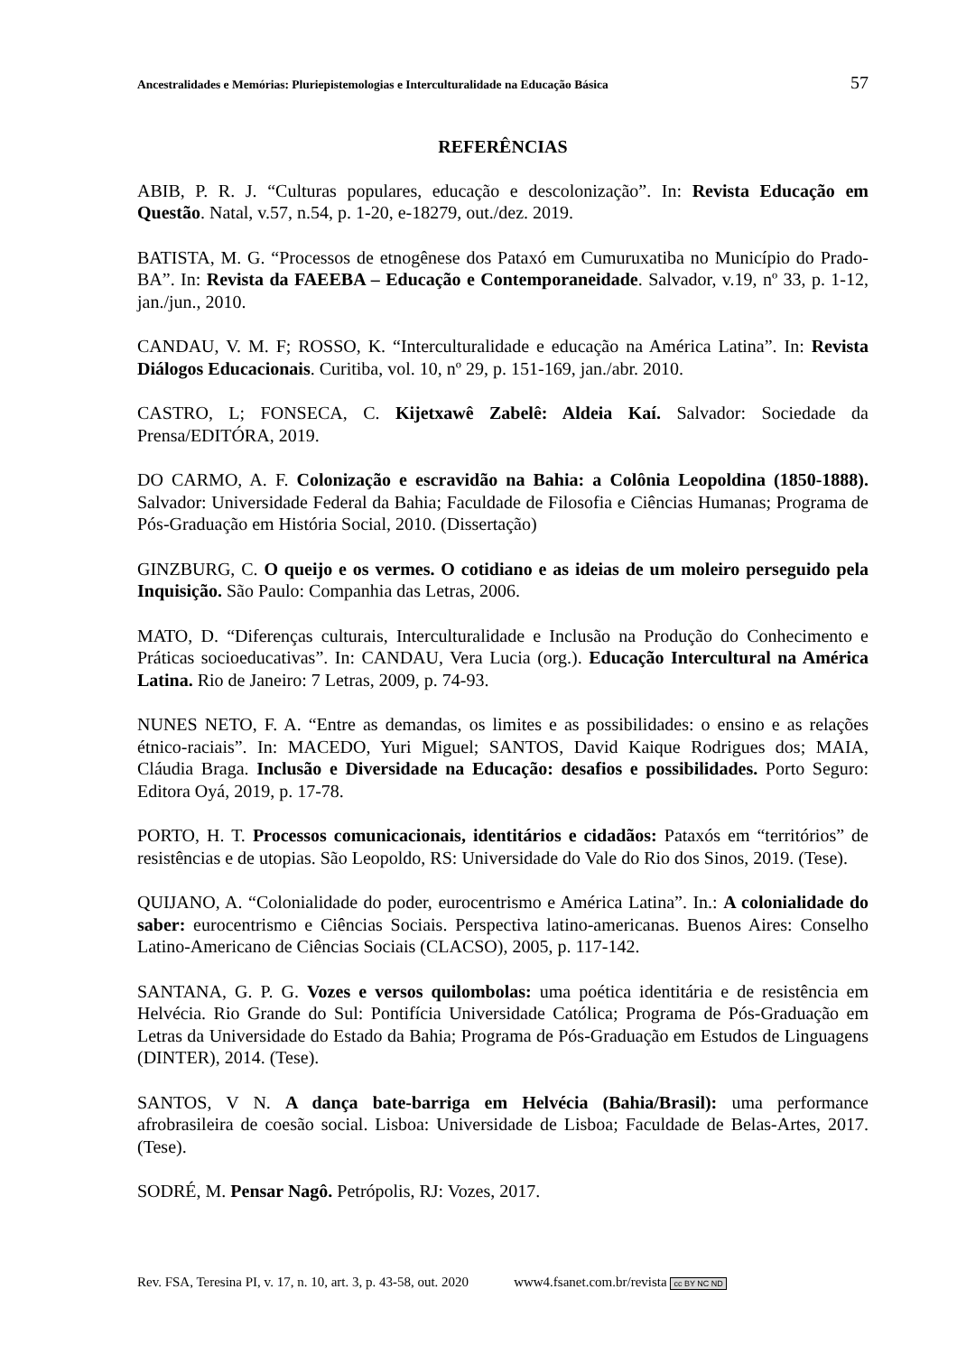Ancestralidades e Memórias: Pluriepistemologias e Interculturalidade na Educação Básica 57
REFERÊNCIAS
ABIB, P. R. J. “Culturas populares, educação e descolonização”. In: Revista Educação em Questão. Natal, v.57, n.54, p. 1-20, e-18279, out./dez. 2019.
BATISTA, M. G. “Processos de etnogênese dos Pataxó em Cumuruxatiba no Município do Prado-BA”. In: Revista da FAEEBA – Educação e Contemporaneidade. Salvador, v.19, nº 33, p. 1-12, jan./jun., 2010.
CANDAU, V. M. F; ROSSO, K. “Interculturalidade e educação na América Latina”. In: Revista Diálogos Educacionais. Curitiba, vol. 10, nº 29, p. 151-169, jan./abr. 2010.
CASTRO, L; FONSECA, C. Kijetxawê Zabelê: Aldeia Kaí. Salvador: Sociedade da Prensa/EDITÓRA, 2019.
DO CARMO, A. F. Colonização e escravidão na Bahia: a Colônia Leopoldina (1850-1888). Salvador: Universidade Federal da Bahia; Faculdade de Filosofia e Ciências Humanas; Programa de Pós-Graduação em História Social, 2010. (Dissertação)
GINZBURG, C. O queijo e os vermes. O cotidiano e as ideias de um moleiro perseguido pela Inquisição. São Paulo: Companhia das Letras, 2006.
MATO, D. “Diferenças culturais, Interculturalidade e Inclusão na Produção do Conhecimento e Práticas socioeducativas”. In: CANDAU, Vera Lucia (org.). Educação Intercultural na América Latina. Rio de Janeiro: 7 Letras, 2009, p. 74-93.
NUNES NETO, F. A. “Entre as demandas, os limites e as possibilidades: o ensino e as relações étnico-raciais”. In: MACEDO, Yuri Miguel; SANTOS, David Kaique Rodrigues dos; MAIA, Cláudia Braga. Inclusão e Diversidade na Educação: desafios e possibilidades. Porto Seguro: Editora Oyá, 2019, p. 17-78.
PORTO, H. T. Processos comunicacionais, identitários e cidadãos: Pataxós em “territórios” de resistências e de utopias. São Leopoldo, RS: Universidade do Vale do Rio dos Sinos, 2019. (Tese).
QUIJANO, A. “Colonialidade do poder, eurocentrismo e América Latina”. In.: A colonialidade do saber: eurocentrismo e Ciências Sociais. Perspectiva latino-americanas. Buenos Aires: Conselho Latino-Americano de Ciências Sociais (CLACSO), 2005, p. 117-142.
SANTANA, G. P. G. Vozes e versos quilombolas: uma poética identitária e de resistência em Helvécia. Rio Grande do Sul: Pontifícia Universidade Católica; Programa de Pós-Graduação em Letras da Universidade do Estado da Bahia; Programa de Pós-Graduação em Estudos de Linguagens (DINTER), 2014. (Tese).
SANTOS, V N. A dança bate-barriga em Helvécia (Bahia/Brasil): uma performance afrobrasileira de coesão social. Lisboa: Universidade de Lisboa; Faculdade de Belas-Artes, 2017. (Tese).
SODRÉ, M. Pensar Nagô. Petrópolis, RJ: Vozes, 2017.
Rev. FSA, Teresina PI, v. 17, n. 10, art. 3, p. 43-58, out. 2020 www4.fsanet.com.br/revista cc BY NC ND